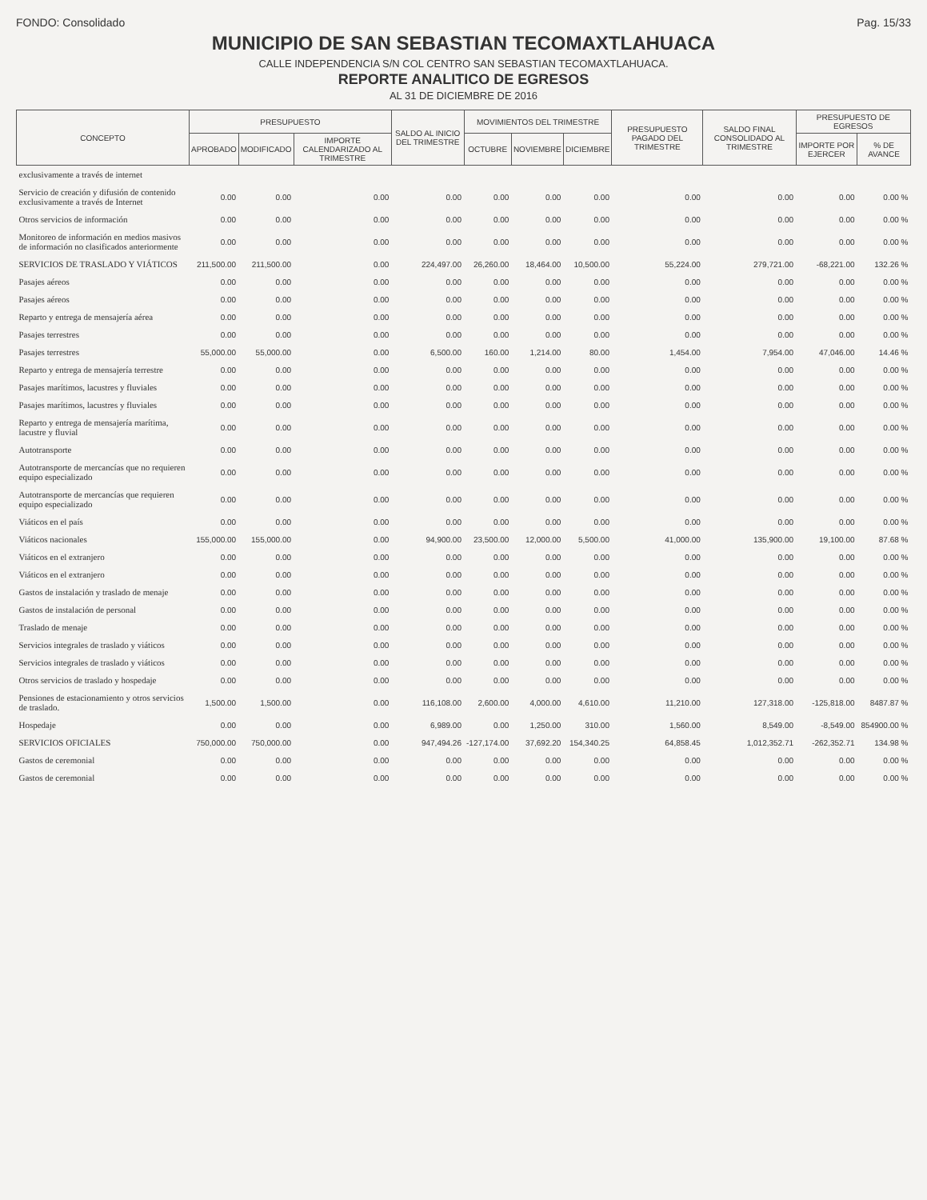FONDO: Consolidado Pag. 15/33
MUNICIPIO DE SAN SEBASTIAN TECOMAXTLAHUACA
CALLE INDEPENDENCIA S/N COL CENTRO SAN SEBASTIAN TECOMAXTLAHUACA.
REPORTE ANALITICO DE EGRESOS
AL 31 DE DICIEMBRE DE 2016
| CONCEPTO | PRESUPUESTO | | | SALDO AL INICIO DEL TRIMESTRE | MOVIMIENTOS DEL TRIMESTRE | | | PRESUPUESTO PAGADO DEL TRIMESTRE | SALDO FINAL CONSOLIDADO AL TRIMESTRE | PRESUPUESTO DE EGRESOS | |
| --- | --- | --- | --- | --- | --- | --- | --- | --- | --- | --- | --- |
| | APROBADO | MODIFICADO | IMPORTE CALENDARIZADO AL TRIMESTRE | | OCTUBRE | NOVIEMBRE | DICIEMBRE | | | IMPORTE POR EJERCER | % DE AVANCE |
| exclusivamente a través de internet | | | | | | | | | | | |
| Servicio de creación y difusión de contenido exclusivamente a través de Internet | 0.00 | 0.00 | 0.00 | 0.00 | 0.00 | 0.00 | 0.00 | 0.00 | 0.00 | 0.00 | 0.00 % |
| Otros servicios de información | 0.00 | 0.00 | 0.00 | 0.00 | 0.00 | 0.00 | 0.00 | 0.00 | 0.00 | 0.00 | 0.00 % |
| Monitoreo de información en medios masivos de información no clasificados anteriormente | 0.00 | 0.00 | 0.00 | 0.00 | 0.00 | 0.00 | 0.00 | 0.00 | 0.00 | 0.00 | 0.00 % |
| SERVICIOS DE TRASLADO Y VIÁTICOS | 211,500.00 | 211,500.00 | 0.00 | 224,497.00 | 26,260.00 | 18,464.00 | 10,500.00 | 55,224.00 | 279,721.00 | -68,221.00 | 132.26 % |
| Pasajes aéreos | 0.00 | 0.00 | 0.00 | 0.00 | 0.00 | 0.00 | 0.00 | 0.00 | 0.00 | 0.00 | 0.00 % |
| Pasajes aéreos | 0.00 | 0.00 | 0.00 | 0.00 | 0.00 | 0.00 | 0.00 | 0.00 | 0.00 | 0.00 | 0.00 % |
| Reparto y entrega de mensajería aérea | 0.00 | 0.00 | 0.00 | 0.00 | 0.00 | 0.00 | 0.00 | 0.00 | 0.00 | 0.00 | 0.00 % |
| Pasajes terrestres | 0.00 | 0.00 | 0.00 | 0.00 | 0.00 | 0.00 | 0.00 | 0.00 | 0.00 | 0.00 | 0.00 % |
| Pasajes terrestres | 55,000.00 | 55,000.00 | 0.00 | 6,500.00 | 160.00 | 1,214.00 | 80.00 | 1,454.00 | 7,954.00 | 47,046.00 | 14.46 % |
| Reparto y entrega de mensajería terrestre | 0.00 | 0.00 | 0.00 | 0.00 | 0.00 | 0.00 | 0.00 | 0.00 | 0.00 | 0.00 | 0.00 % |
| Pasajes marítimos, lacustres y fluviales | 0.00 | 0.00 | 0.00 | 0.00 | 0.00 | 0.00 | 0.00 | 0.00 | 0.00 | 0.00 | 0.00 % |
| Pasajes marítimos, lacustres y fluviales | 0.00 | 0.00 | 0.00 | 0.00 | 0.00 | 0.00 | 0.00 | 0.00 | 0.00 | 0.00 | 0.00 % |
| Reparto y entrega de mensajería marítima, lacustre y fluvial | 0.00 | 0.00 | 0.00 | 0.00 | 0.00 | 0.00 | 0.00 | 0.00 | 0.00 | 0.00 | 0.00 % |
| Autotransporte | 0.00 | 0.00 | 0.00 | 0.00 | 0.00 | 0.00 | 0.00 | 0.00 | 0.00 | 0.00 | 0.00 % |
| Autotransporte de mercancías que no requieren equipo especializado | 0.00 | 0.00 | 0.00 | 0.00 | 0.00 | 0.00 | 0.00 | 0.00 | 0.00 | 0.00 | 0.00 % |
| Autotransporte de mercancías que requieren equipo especializado | 0.00 | 0.00 | 0.00 | 0.00 | 0.00 | 0.00 | 0.00 | 0.00 | 0.00 | 0.00 | 0.00 % |
| Viáticos en el país | 0.00 | 0.00 | 0.00 | 0.00 | 0.00 | 0.00 | 0.00 | 0.00 | 0.00 | 0.00 | 0.00 % |
| Viáticos nacionales | 155,000.00 | 155,000.00 | 0.00 | 94,900.00 | 23,500.00 | 12,000.00 | 5,500.00 | 41,000.00 | 135,900.00 | 19,100.00 | 87.68 % |
| Viáticos en el extranjero | 0.00 | 0.00 | 0.00 | 0.00 | 0.00 | 0.00 | 0.00 | 0.00 | 0.00 | 0.00 | 0.00 % |
| Viáticos en el extranjero | 0.00 | 0.00 | 0.00 | 0.00 | 0.00 | 0.00 | 0.00 | 0.00 | 0.00 | 0.00 | 0.00 % |
| Gastos de instalación y traslado de menaje | 0.00 | 0.00 | 0.00 | 0.00 | 0.00 | 0.00 | 0.00 | 0.00 | 0.00 | 0.00 | 0.00 % |
| Gastos de instalación de personal | 0.00 | 0.00 | 0.00 | 0.00 | 0.00 | 0.00 | 0.00 | 0.00 | 0.00 | 0.00 | 0.00 % |
| Traslado de menaje | 0.00 | 0.00 | 0.00 | 0.00 | 0.00 | 0.00 | 0.00 | 0.00 | 0.00 | 0.00 | 0.00 % |
| Servicios integrales de traslado y viáticos | 0.00 | 0.00 | 0.00 | 0.00 | 0.00 | 0.00 | 0.00 | 0.00 | 0.00 | 0.00 | 0.00 % |
| Servicios integrales de traslado y viáticos | 0.00 | 0.00 | 0.00 | 0.00 | 0.00 | 0.00 | 0.00 | 0.00 | 0.00 | 0.00 | 0.00 % |
| Otros servicios de traslado y hospedaje | 0.00 | 0.00 | 0.00 | 0.00 | 0.00 | 0.00 | 0.00 | 0.00 | 0.00 | 0.00 | 0.00 % |
| Pensiones de estacionamiento y otros servicios de traslado. | 1,500.00 | 1,500.00 | 0.00 | 116,108.00 | 2,600.00 | 4,000.00 | 4,610.00 | 11,210.00 | 127,318.00 | -125,818.00 | 8487.87 % |
| Hospedaje | 0.00 | 0.00 | 0.00 | 6,989.00 | 0.00 | 1,250.00 | 310.00 | 1,560.00 | 8,549.00 | -8,549.00 | 854900.00 % |
| SERVICIOS OFICIALES | 750,000.00 | 750,000.00 | 0.00 | 947,494.26 | -127,174.00 | 37,692.20 | 154,340.25 | 64,858.45 | 1,012,352.71 | -262,352.71 | 134.98 % |
| Gastos de ceremonial | 0.00 | 0.00 | 0.00 | 0.00 | 0.00 | 0.00 | 0.00 | 0.00 | 0.00 | 0.00 | 0.00 % |
| Gastos de ceremonial | 0.00 | 0.00 | 0.00 | 0.00 | 0.00 | 0.00 | 0.00 | 0.00 | 0.00 | 0.00 | 0.00 % |